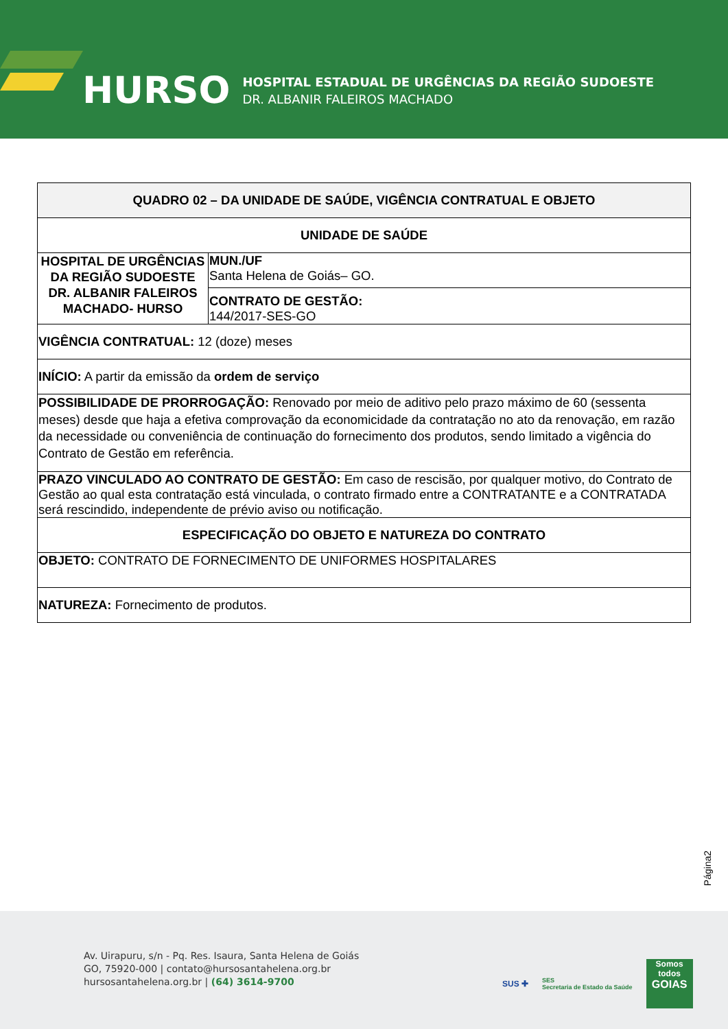HURSO
HOSPITAL ESTADUAL DE URGÊNCIAS DA REGIÃO SUDOESTE
DR. ALBANIR FALEIROS MACHADO
| QUADRO 02 – DA UNIDADE DE SAÚDE, VIGÊNCIA CONTRATUAL E OBJETO | |
| UNIDADE DE SAÚDE | |
| HOSPITAL DE URGÊNCIAS DA REGIÃO SUDOESTE DR. ALBANIR FALEIROS MACHADO- HURSO | MUN./UF Santa Helena de Goiás– GO. |
| | CONTRATO DE GESTÃO: 144/2017-SES-GO |
| VIGÊNCIA CONTRATUAL: 12 (doze) meses | |
| INÍCIO: A partir da emissão da ordem de serviço | |
| POSSIBILIDADE DE PRORROGAÇÃO: Renovado por meio de aditivo pelo prazo máximo de 60 (sessenta meses) desde que haja a efetiva comprovação da economicidade da contratação no ato da renovação, em razão da necessidade ou conveniência de continuação do fornecimento dos produtos, sendo limitado a vigência do Contrato de Gestão em referência. | |
| PRAZO VINCULADO AO CONTRATO DE GESTÃO: Em caso de rescisão, por qualquer motivo, do Contrato de Gestão ao qual esta contratação está vinculada, o contrato firmado entre a CONTRATANTE e a CONTRATADA será rescindido, independente de prévio aviso ou notificação. | |
| ESPECIFICAÇÃO DO OBJETO E NATUREZA DO CONTRATO | |
| OBJETO: CONTRATO DE FORNECIMENTO DE UNIFORMES HOSPITALARES | |
| NATUREZA: Fornecimento de produtos. | |
Página2
Av. Uirapuru, s/n - Pq. Res. Isaura, Santa Helena de Goiás
GO, 75920-000 | contato@hursosantahelena.org.br
hursosantahelena.org.br | (64) 3614-9700
SUS ✚ SES
Secretaria de Estado da Saúde
Somos todos
GOIAS